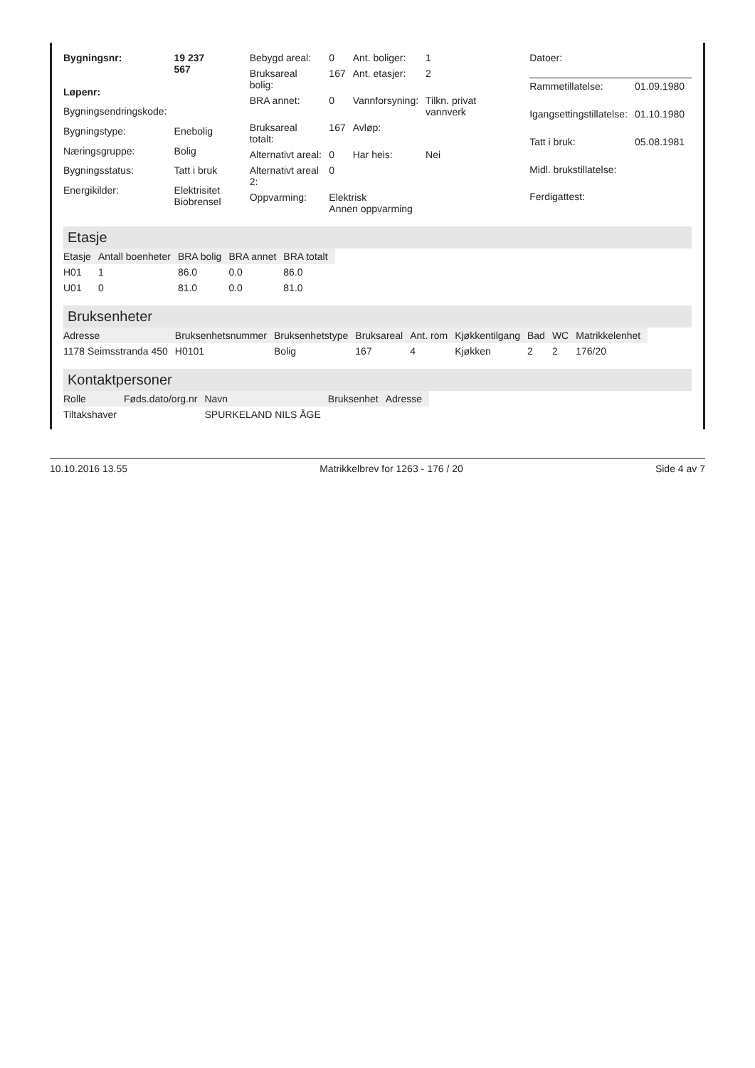| Bygningsnr: | 19 237 567 |
| Løpenr: | |
| Bygningsendringskode: | |
| Bygningstype: | Enebolig |
| Næringsgruppe: | Bolig |
| Bygningsstatus: | Tatt i bruk |
| Energikilder: | Elektrisitet Biobrensel |
| Bebygd areal: | 0 | Ant. boliger: | 1 |
| Bruksareal bolig: | 167 | Ant. etasjer: | 2 |
| BRA annet: | 0 | Vannforsyning: | Tilkn. privat vannverk |
| Bruksareal totalt: | 167 | Avløp: | |
| Alternativt areal: | 0 | Har heis: | Nei |
| Alternativt areal 2: | 0 | | |
| Oppvarming: | Elektrisk Annen oppvarming | | |
| Datoer: | |
| Rammetillatelse: | 01.09.1980 |
| Igangsettingstillatelse: | 01.10.1980 |
| Tatt i bruk: | 05.08.1981 |
| Midl. brukstillatelse: | |
| Ferdigattest: | |
Etasje
| Etasje | Antall boenheter | BRA bolig | BRA annet | BRA totalt |
| --- | --- | --- | --- | --- |
| H01 | 1 | 86.0 | 0.0 | 86.0 |
| U01 | 0 | 81.0 | 0.0 | 81.0 |
Bruksenheter
| Adresse | Bruksenhetsnummer | Bruksenhetstype | Bruksareal | Ant. rom | Kjøkkentilgang | Bad | WC | Matrikkelenhet |
| --- | --- | --- | --- | --- | --- | --- | --- | --- |
| 1178 Seimsstranda 450 | H0101 | Bolig | 167 | 4 | Kjøkken | 2 | 2 | 176/20 |
Kontaktpersoner
| Rolle | Føds.dato/org.nr | Navn | Bruksenhet | Adresse |
| --- | --- | --- | --- | --- |
| Tiltakshaver | | SPURKELAND NILS ÅGE | | |
10.10.2016 13.55 Matrikkelbrev for 1263 - 176 / 20 Side 4 av 7